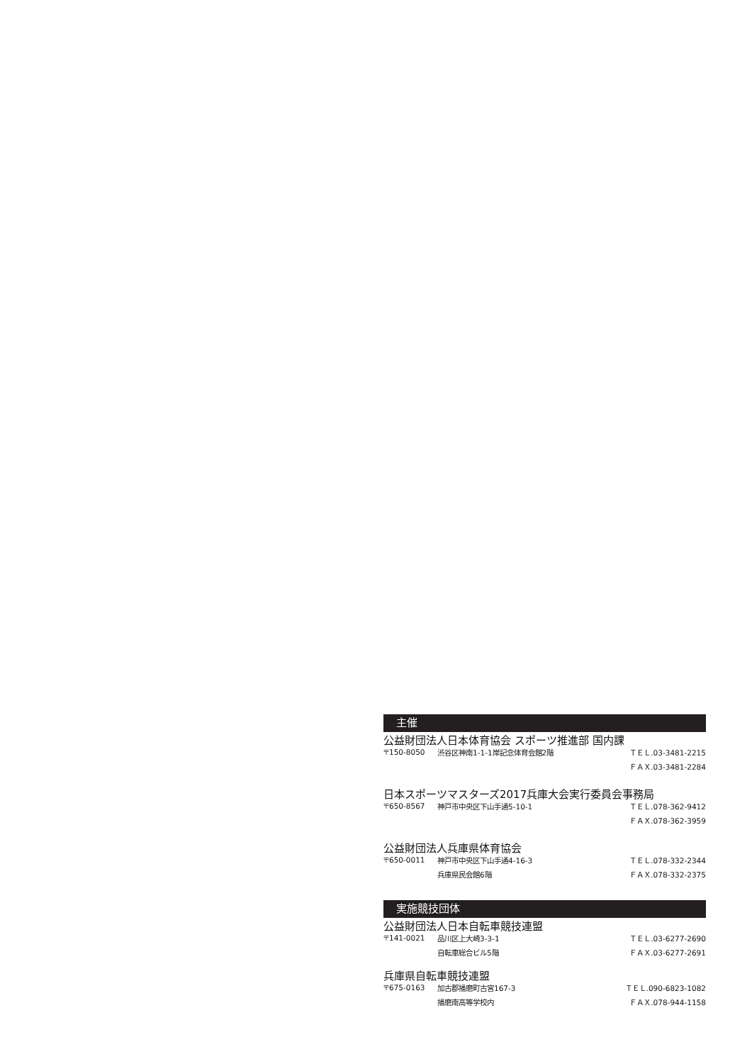主催
公益財団法人日本体育協会 スポーツ推進部 国内課
| 〒150-8050 | 渋谷区神南1-1-1岸記念体育会館2階 | ＴＥＬ.03-3481-2215 |
| | | ＦＡＸ.03-3481-2284 |
日本スポーツマスターズ2017兵庫大会実行委員会事務局
| 〒650-8567 | 神戸市中央区下山手通5-10-1 | ＴＥＬ.078-362-9412 |
| | | ＦＡＸ.078-362-3959 |
公益財団法人兵庫県体育協会
| 〒650-0011 | 神戸市中央区下山手通4-16-3 | ＴＥＬ.078-332-2344 |
| | 兵庫県民会館6階 | ＦＡＸ.078-332-2375 |
実施競技団体
公益財団法人日本自転車競技連盟
| 〒141-0021 | 品川区上大崎3-3-1 | ＴＥＬ.03-6277-2690 |
| | 自転車総合ビル5階 | ＦＡＸ.03-6277-2691 |
兵庫県自転車競技連盟
| 〒675-0163 | 加古郡播磨町古宮167-3 | ＴＥＬ.090-6823-1082 |
| | 播磨南高等学校内 | ＦＡＸ.078-944-1158 |